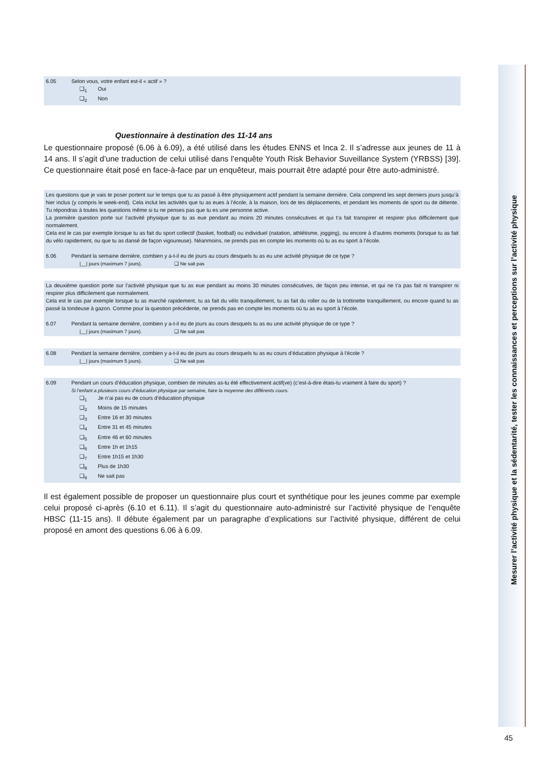6.05 Selon vous, votre enfant est-il « actif » ?
❑<sub>1</sub> Oui
❑<sub>2</sub> Non
Questionnaire à destination des 11-14 ans
Le questionnaire proposé (6.06 à 6.09), a été utilisé dans les études ENNS et Inca 2. Il s’adresse aux jeunes de 11 à 14 ans. Il s’agit d’une traduction de celui utilisé dans l’enquête Youth Risk Behavior Suveillance System (YRBSS) [39]. Ce questionnaire était posé en face-à-face par un enquêteur, mais pourrait être adapté pour être auto-administré.
Les questions que je vais te poser portent sur le temps que tu as passé à être physiquement actif pendant la semaine dernière. Cela comprend les sept derniers jours jusqu’à hier inclus (y compris le week-end). Cela inclut les activités que tu as eues à l’école, à la maison, lors de tes déplacements, et pendant les moments de sport ou de détente. Tu répondras à toutes les questions même si tu ne penses pas que tu es une personne active.
La première question porte sur l’activité physique que tu as eue pendant au moins 20 minutes consécutives et qui t’a fait transpirer et respirer plus difficilement que normalement.
Cela est le cas par exemple lorsque tu as fait du sport collectif (basket, football) ou individuel (natation, athlétisme, jogging), ou encore à d’autres moments (lorsque tu as fait du vélo rapidement, ou que tu as dansé de façon vigoureuse). Néanmoins, ne prends pas en compte les moments où tu as eu sport à l’école.
6.06 Pendant la semaine dernière, combien y a-t-il eu de jours au cours desquels tu as eu une activité physique de ce type ?
|__| jours (maximum 7 jours). ❑ Ne sait pas
La deuxième question porte sur l’activité physique que tu as eue pendant au moins 30 minutes consécutives, de façon peu intense, et qui ne t’a pas fait ni transpirer ni respirer plus difficilement que normalement.
Cela est le cas par exemple lorsque tu as marché rapidement, tu as fait du vélo tranquillement, tu as fait du roller ou de la trottinette tranquillement, ou encore quand tu as passé la tondeuse à gazon. Comme pour la question précédente, ne prends pas en compte les moments où tu as eu sport à l’école.
6.07 Pendant la semaine dernière, combien y a-t-il eu de jours au cours desquels tu as eu une activité physique de ce type ?
|__| jours (maximum 7 jours). ❑ Ne sait pas
6.08 Pendant la semaine dernière, combien y a-t-il eu de jours au cours desquels tu as eu cours d’éducation physique à l’école ?
|__| jours (maximum 5 jours). ❑ Ne sait pas
6.09 Pendant un cours d’éducation physique, combien de minutes as-tu été effectivement actif(ve) (c’est-à-dire étais-tu vraiment à faire du sport) ?
Si l’enfant a plusieurs cours d’éducation physique par semaine, faire la moyenne des différents cours.
❑<sub>1</sub> Je n’ai pas eu de cours d’éducation physique
❑<sub>2</sub> Moins de 15 minutes
❑<sub>3</sub> Entre 16 et 30 minutes
❑<sub>4</sub> Entre 31 et 45 minutes
❑<sub>5</sub> Entre 46 et 60 minutes
❑<sub>6</sub> Entre 1h et 1h15
❑<sub>7</sub> Entre 1h15 et 1h30
❑<sub>8</sub> Plus de 1h30
❑<sub>9</sub> Ne sait pas
Il est également possible de proposer un questionnaire plus court et synthétique pour les jeunes comme par exemple celui proposé ci-après (6.10 et 6.11). Il s’agit du questionnaire auto-administré sur l’activité physique de l’enquête HBSC (11-15 ans). Il débute également par un paragraphe d’explications sur l’activité physique, différent de celui proposé en amont des questions 6.06 à 6.09.
Mesurer l’activité physique et la sédentarité, tester les connaissances et perceptions sur l’activité physique
45